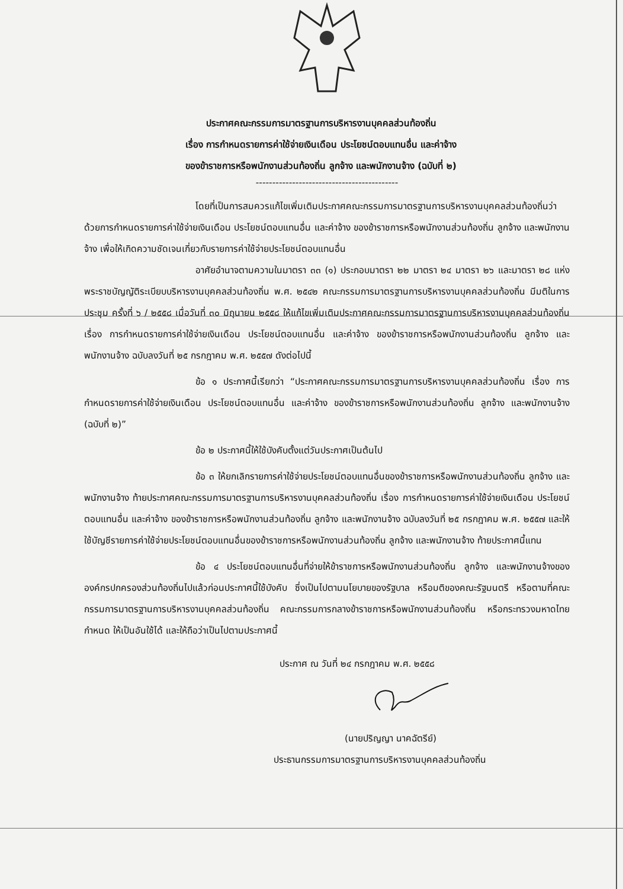ประกาศคณะกรรมการมาตรฐานการบริหารงานบุคคลส่วนท้องถิ่น
เรื่อง การกำหนดรายการค่าใช้จ่ายเงินเดือน ประโยชน์ตอบแทนอื่น และค่าจ้าง
ของข้าราชการหรือพนักงานส่วนท้องถิ่น ลูกจ้าง และพนักงานจ้าง (ฉบับที่ ๒)
-------------------------------------------
โดยที่เป็นการสมควรแก้ไขเพิ่มเติมประกาศคณะกรรมการมาตรฐานการบริหารงานบุคคลส่วนท้องถิ่นว่าด้วยการกำหนดรายการค่าใช้จ่ายเงินเดือน ประโยชน์ตอบแทนอื่น และค่าจ้าง ของข้าราชการหรือพนักงานส่วนท้องถิ่น ลูกจ้าง และพนักงานจ้าง เพื่อให้เกิดความชัดเจนเกี่ยวกับรายการค่าใช้จ่ายประโยชน์ตอบแทนอื่น
อาศัยอำนาจตามความในมาตรา ๓๓ (๑) ประกอบมาตรา ๒๒ มาตรา ๒๔ มาตรา ๒๖ และมาตรา ๒๘ แห่งพระราชบัญญัติระเบียบบริหารงานบุคคลส่วนท้องถิ่น พ.ศ. ๒๕๔๒ คณะกรรมการมาตรฐานการบริหารงานบุคคลส่วนท้องถิ่น มีมติในการประชุม ครั้งที่ ๖ / ๒๕๕๘ เมื่อวันที่ ๓๐ มิถุนายน ๒๕๕๘ ให้แก้ไขเพิ่มเติมประกาศคณะกรรมการมาตรฐานการบริหารงานบุคคลส่วนท้องถิ่น เรื่อง การกำหนดรายการค่าใช้จ่ายเงินเดือน ประโยชน์ตอบแทนอื่น และค่าจ้าง ของข้าราชการหรือพนักงานส่วนท้องถิ่น ลูกจ้าง และพนักงานจ้าง ฉบับลงวันที่ ๒๕ กรกฎาคม พ.ศ. ๒๕๕๗ ดังต่อไปนี้
ข้อ ๑ ประกาศนี้เรียกว่า “ประกาศคณะกรรมการมาตรฐานการบริหารงานบุคคลส่วนท้องถิ่น เรื่อง การกำหนดรายการค่าใช้จ่ายเงินเดือน ประโยชน์ตอบแทนอื่น และค่าจ้าง ของข้าราชการหรือพนักงานส่วนท้องถิ่น ลูกจ้าง และพนักงานจ้าง (ฉบับที่ ๒)”
ข้อ ๒ ประกาศนี้ให้ใช้บังคับตั้งแต่วันประกาศเป็นต้นไป
ข้อ ๓ ให้ยกเลิกรายการค่าใช้จ่ายประโยชน์ตอบแทนอื่นของข้าราชการหรือพนักงานส่วนท้องถิ่น ลูกจ้าง และพนักงานจ้าง ท้ายประกาศคณะกรรมการมาตรฐานการบริหารงานบุคคลส่วนท้องถิ่น เรื่อง การกำหนดรายการค่าใช้จ่ายเงินเดือน ประโยชน์ตอบแทนอื่น และค่าจ้าง ของข้าราชการหรือพนักงานส่วนท้องถิ่น ลูกจ้าง และพนักงานจ้าง ฉบับลงวันที่ ๒๕ กรกฎาคม พ.ศ. ๒๕๕๗ และให้ใช้บัญชีรายการค่าใช้จ่ายประโยชน์ตอบแทนอื่นของข้าราชการหรือพนักงานส่วนท้องถิ่น ลูกจ้าง และพนักงานจ้าง ท้ายประกาศนี้แทน
ข้อ ๔ ประโยชน์ตอบแทนอื่นที่จ่ายให้ข้าราชการหรือพนักงานส่วนท้องถิ่น ลูกจ้าง และพนักงานจ้างขององค์กรปกครองส่วนท้องถิ่นไปแล้วก่อนประกาศนี้ใช้บังคับ ซึ่งเป็นไปตามนโยบายของรัฐบาล หรือมติของคณะรัฐมนตรี หรือตามที่คณะกรรมการมาตรฐานการบริหารงานบุคคลส่วนท้องถิ่น คณะกรรมการกลางข้าราชการหรือพนักงานส่วนท้องถิ่น หรือกระทรวงมหาดไทยกำหนด ให้เป็นอันใช้ได้ และให้ถือว่าเป็นไปตามประกาศนี้
ประกาศ ณ วันที่ ๒๔ กรกฎาคม พ.ศ. ๒๕๕๘
(นายปริญญา นาคฉัตรีย์)
ประธานกรรมการมาตรฐานการบริหารงานบุคคลส่วนท้องถิ่น